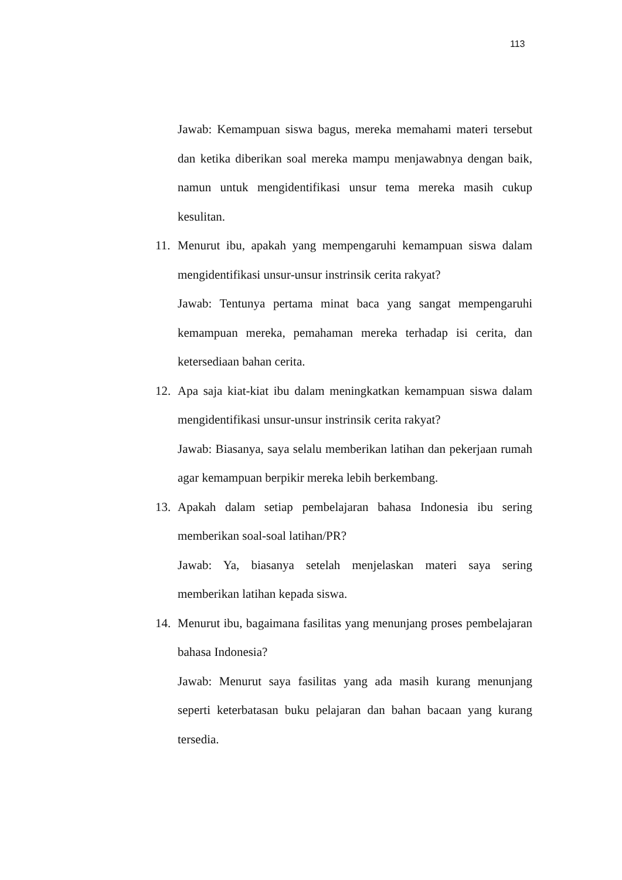113
Jawab: Kemampuan siswa bagus, mereka memahami materi tersebut dan ketika diberikan soal mereka mampu menjawabnya dengan baik, namun untuk mengidentifikasi unsur tema mereka masih cukup kesulitan.
11. Menurut ibu, apakah yang mempengaruhi kemampuan siswa dalam mengidentifikasi unsur-unsur instrinsik cerita rakyat?
Jawab: Tentunya pertama minat baca yang sangat mempengaruhi kemampuan mereka, pemahaman mereka terhadap isi cerita, dan ketersediaan bahan cerita.
12. Apa saja kiat-kiat ibu dalam meningkatkan kemampuan siswa dalam mengidentifikasi unsur-unsur instrinsik cerita rakyat?
Jawab: Biasanya, saya selalu memberikan latihan dan pekerjaan rumah agar kemampuan berpikir mereka lebih berkembang.
13. Apakah dalam setiap pembelajaran bahasa Indonesia ibu sering memberikan soal-soal latihan/PR?
Jawab: Ya, biasanya setelah menjelaskan materi saya sering memberikan latihan kepada siswa.
14. Menurut ibu, bagaimana fasilitas yang menunjang proses pembelajaran bahasa Indonesia?
Jawab: Menurut saya fasilitas yang ada masih kurang menunjang seperti keterbatasan buku pelajaran dan bahan bacaan yang kurang tersedia.